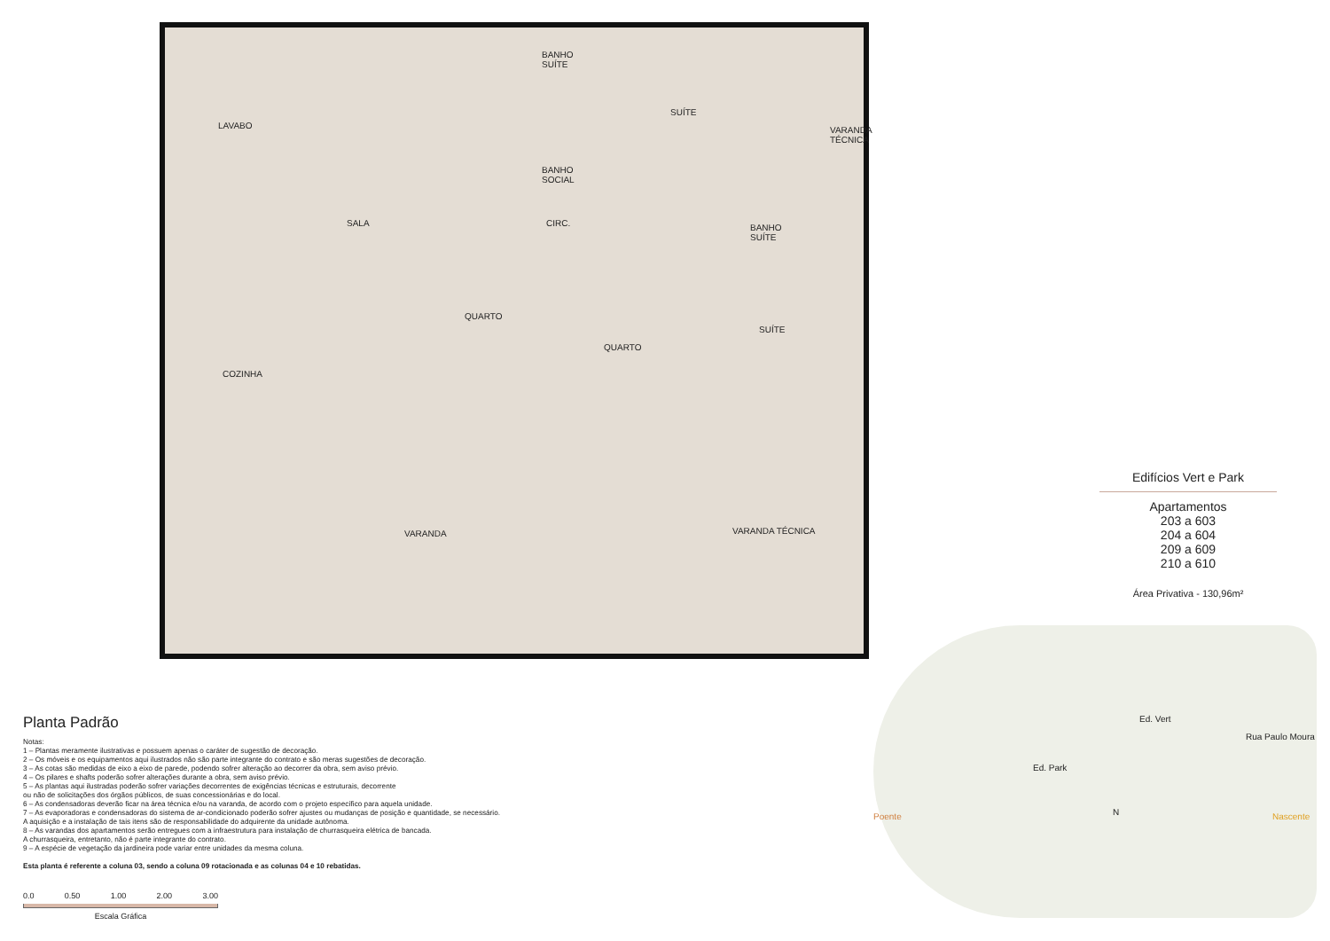LAVABO
SALA CIRC.
BANHO
SUÍTE
BANHO
SOCIAL
SUÍTE
VARANDA
TÉCNICA
BANHO
SUÍTE
COZINHA
QUARTO
QUARTO
SUÍTE
VARANDA VARANDA TÉCNICA
Edifícios Vert e Park
Apartamentos
203 a 603
204 a 604
209 a 609
210 a 610
Área Privativa - 130,96m²
Ed. Vert
Ed. Park
Rua Paulo Moura
Poente Nascente N
Planta Padrão
Notas:
1 – Plantas meramente ilustrativas e possuem apenas o caráter de sugestão de decoração.
2 – Os móveis e os equipamentos aqui ilustrados não são parte integrante do contrato e são meras sugestões de decoração.
3 – As cotas são medidas de eixo a eixo de parede, podendo sofrer alteração ao decorrer da obra, sem aviso prévio.
4 – Os pilares e shafts poderão sofrer alterações durante a obra, sem aviso prévio.
5 – As plantas aqui ilustradas poderão sofrer variações decorrentes de exigências técnicas e estruturais, decorrente
ou não de solicitações dos órgãos públicos, de suas concessionárias e do local.
6 – As condensadoras deverão ficar na área técnica e/ou na varanda, de acordo com o projeto específico para aquela unidade.
7 – As evaporadoras e condensadoras do sistema de ar-condicionado poderão sofrer ajustes ou mudanças de posição e quantidade, se necessário.
A aquisição e a instalação de tais itens são de responsabilidade do adquirente da unidade autônoma.
8 – As varandas dos apartamentos serão entregues com a infraestrutura para instalação de churrasqueira elétrica de bancada.
A churrasqueira, entretanto, não é parte integrante do contrato.
9 – A espécie de vegetação da jardineira pode variar entre unidades da mesma coluna.
Esta planta é referente a coluna 03, sendo a coluna 09 rotacionada e as colunas 04 e 10 rebatidas.
0.0 0.50 1.00 2.00 3.00
Escala Gráfica